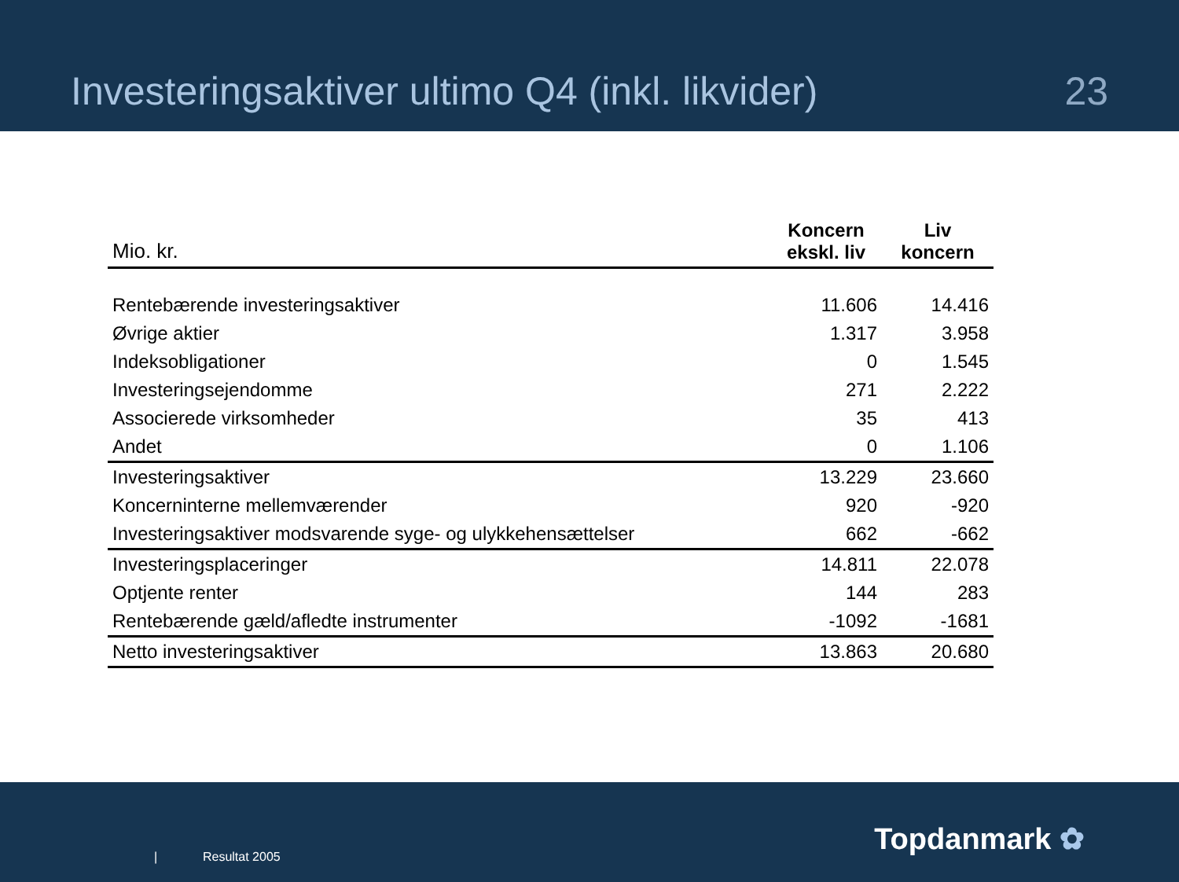Investeringsaktiver ultimo Q4 (inkl. likvider) 23
| Mio. kr. | Koncern ekskl. liv | Liv koncern |
| --- | --- | --- |
| Rentebærende investeringsaktiver | 11.606 | 14.416 |
| Øvrige aktier | 1.317 | 3.958 |
| Indeksobligationer | 0 | 1.545 |
| Investeringsejendomme | 271 | 2.222 |
| Associerede virksomheder | 35 | 413 |
| Andet | 0 | 1.106 |
| Investeringsaktiver | 13.229 | 23.660 |
| Koncerninterne mellemværender | 920 | -920 |
| Investeringsaktiver modsvarende syge- og ulykkehensættelser | 662 | -662 |
| Investeringsplaceringer | 14.811 | 22.078 |
| Optjente renter | 144 | 283 |
| Rentebærende gæld/afledte instrumenter | -1092 | -1681 |
| Netto investeringsaktiver | 13.863 | 20.680 |
| Resultat 2005
Topdanmark ✿